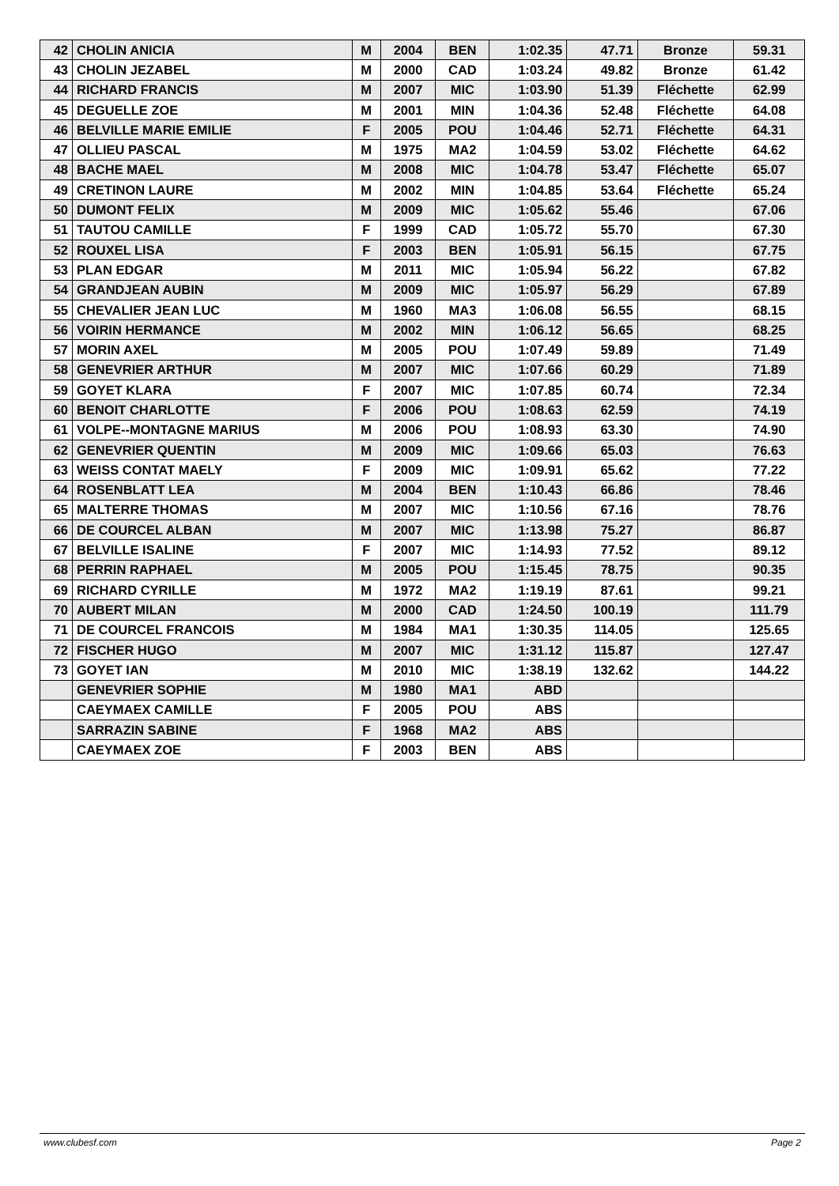| 42 | CHOLIN ANICIA | M | 2004 | BEN | 1:02.35 | 47.71 | Bronze | 59.31 |
| 43 | CHOLIN JEZABEL | M | 2000 | CAD | 1:03.24 | 49.82 | Bronze | 61.42 |
| 44 | RICHARD FRANCIS | M | 2007 | MIC | 1:03.90 | 51.39 | Fléchette | 62.99 |
| 45 | DEGUELLE ZOE | M | 2001 | MIN | 1:04.36 | 52.48 | Fléchette | 64.08 |
| 46 | BELVILLE MARIE EMILIE | F | 2005 | POU | 1:04.46 | 52.71 | Fléchette | 64.31 |
| 47 | OLLIEU PASCAL | M | 1975 | MA2 | 1:04.59 | 53.02 | Fléchette | 64.62 |
| 48 | BACHE MAEL | M | 2008 | MIC | 1:04.78 | 53.47 | Fléchette | 65.07 |
| 49 | CRETINON LAURE | M | 2002 | MIN | 1:04.85 | 53.64 | Fléchette | 65.24 |
| 50 | DUMONT FELIX | M | 2009 | MIC | 1:05.62 | 55.46 | | 67.06 |
| 51 | TAUTOU CAMILLE | F | 1999 | CAD | 1:05.72 | 55.70 | | 67.30 |
| 52 | ROUXEL LISA | F | 2003 | BEN | 1:05.91 | 56.15 | | 67.75 |
| 53 | PLAN EDGAR | M | 2011 | MIC | 1:05.94 | 56.22 | | 67.82 |
| 54 | GRANDJEAN AUBIN | M | 2009 | MIC | 1:05.97 | 56.29 | | 67.89 |
| 55 | CHEVALIER JEAN LUC | M | 1960 | MA3 | 1:06.08 | 56.55 | | 68.15 |
| 56 | VOIRIN HERMANCE | M | 2002 | MIN | 1:06.12 | 56.65 | | 68.25 |
| 57 | MORIN AXEL | M | 2005 | POU | 1:07.49 | 59.89 | | 71.49 |
| 58 | GENEVRIER ARTHUR | M | 2007 | MIC | 1:07.66 | 60.29 | | 71.89 |
| 59 | GOYET KLARA | F | 2007 | MIC | 1:07.85 | 60.74 | | 72.34 |
| 60 | BENOIT CHARLOTTE | F | 2006 | POU | 1:08.63 | 62.59 | | 74.19 |
| 61 | VOLPE--MONTAGNE MARIUS | M | 2006 | POU | 1:08.93 | 63.30 | | 74.90 |
| 62 | GENEVRIER QUENTIN | M | 2009 | MIC | 1:09.66 | 65.03 | | 76.63 |
| 63 | WEISS CONTAT MAELY | F | 2009 | MIC | 1:09.91 | 65.62 | | 77.22 |
| 64 | ROSENBLATT LEA | M | 2004 | BEN | 1:10.43 | 66.86 | | 78.46 |
| 65 | MALTERRE THOMAS | M | 2007 | MIC | 1:10.56 | 67.16 | | 78.76 |
| 66 | DE COURCEL ALBAN | M | 2007 | MIC | 1:13.98 | 75.27 | | 86.87 |
| 67 | BELVILLE ISALINE | F | 2007 | MIC | 1:14.93 | 77.52 | | 89.12 |
| 68 | PERRIN RAPHAEL | M | 2005 | POU | 1:15.45 | 78.75 | | 90.35 |
| 69 | RICHARD CYRILLE | M | 1972 | MA2 | 1:19.19 | 87.61 | | 99.21 |
| 70 | AUBERT MILAN | M | 2000 | CAD | 1:24.50 | 100.19 | | 111.79 |
| 71 | DE COURCEL FRANCOIS | M | 1984 | MA1 | 1:30.35 | 114.05 | | 125.65 |
| 72 | FISCHER HUGO | M | 2007 | MIC | 1:31.12 | 115.87 | | 127.47 |
| 73 | GOYET IAN | M | 2010 | MIC | 1:38.19 | 132.62 | | 144.22 |
| | GENEVRIER SOPHIE | M | 1980 | MA1 | ABD | | | |
| | CAEYMAEX CAMILLE | F | 2005 | POU | ABS | | | |
| | SARRAZIN SABINE | F | 1968 | MA2 | ABS | | | |
| | CAEYMAEX ZOE | F | 2003 | BEN | ABS | | | |
www.clubesf.com Page 2